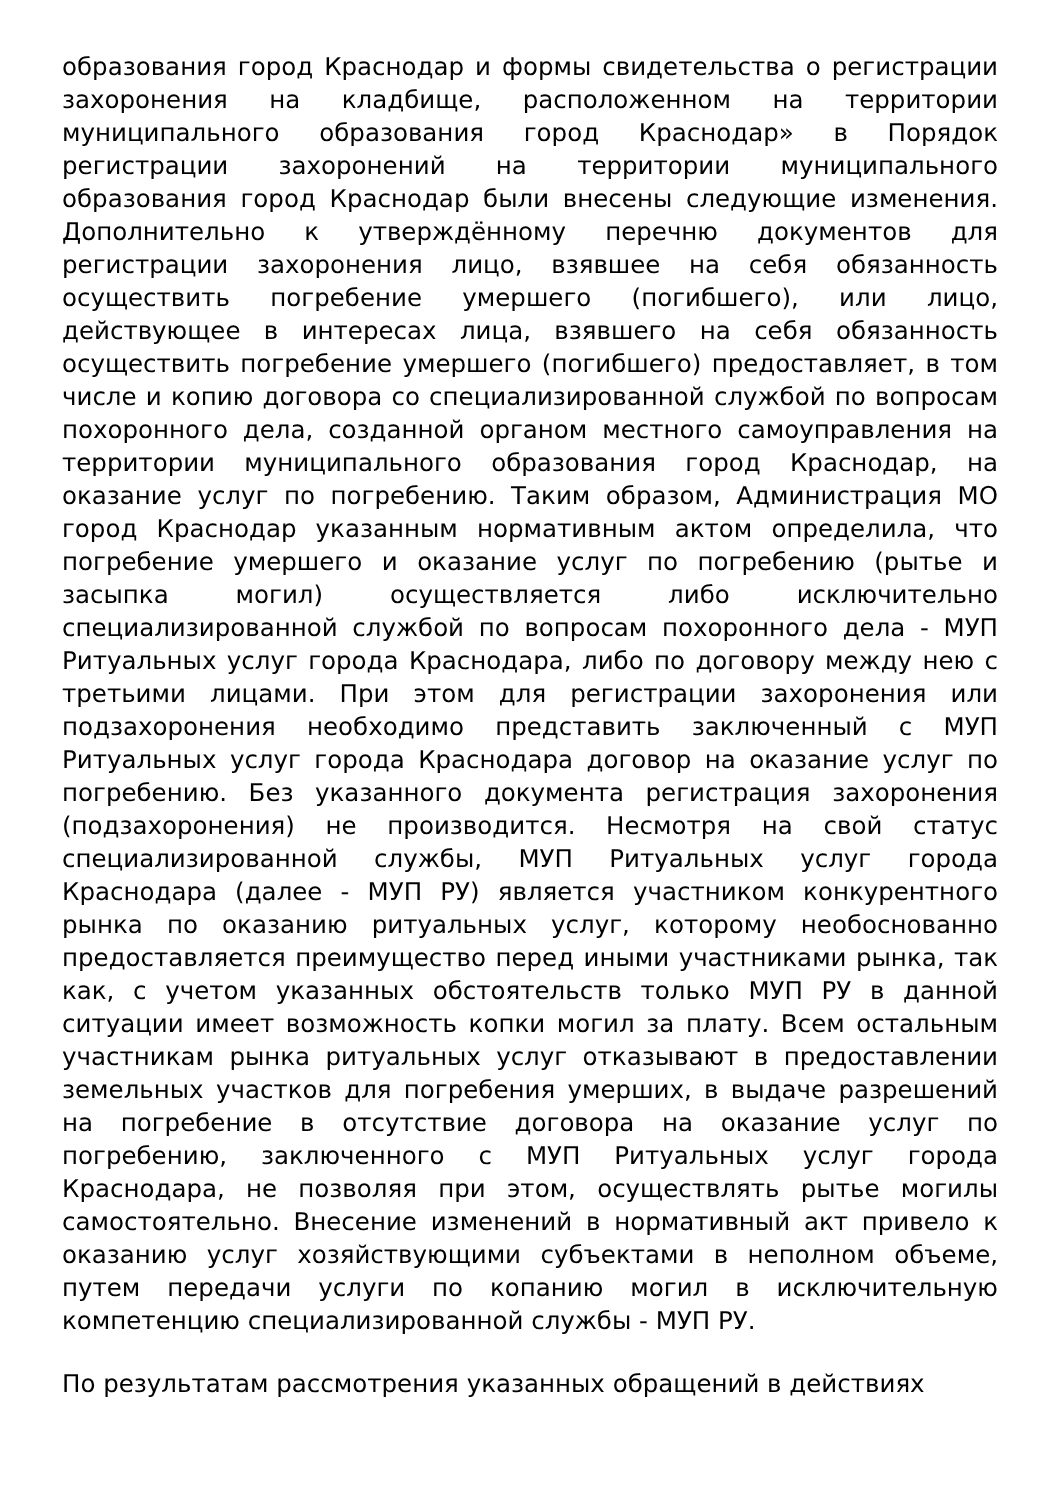образования город Краснодар и формы свидетельства о регистрации захоронения на кладбище, расположенном на территории муниципального образования город Краснодар» в Порядок регистрации захоронений на территории муниципального образования город Краснодар были внесены следующие изменения. Дополнительно к утверждённому перечню документов для регистрации захоронения лицо, взявшее на себя обязанность осуществить погребение умершего (погибшего), или лицо, действующее в интересах лица, взявшего на себя обязанность осуществить погребение умершего (погибшего) предоставляет, в том числе и копию договора со специализированной службой по вопросам похоронного дела, созданной органом местного самоуправления на территории муниципального образования город Краснодар, на оказание услуг по погребению. Таким образом, Администрация МО город Краснодар указанным нормативным актом определила, что погребение умершего и оказание услуг по погребению (рытье и засыпка могил) осуществляется либо исключительно специализированной службой по вопросам похоронного дела - МУП Ритуальных услуг города Краснодара, либо по договору между нею с третьими лицами. При этом для регистрации захоронения или подзахоронения необходимо представить заключенный с МУП Ритуальных услуг города Краснодара договор на оказание услуг по погребению. Без указанного документа регистрация захоронения (подзахоронения) не производится. Несмотря на свой статус специализированной службы, МУП Ритуальных услуг города Краснодара (далее - МУП РУ) является участником конкурентного рынка по оказанию ритуальных услуг, которому необоснованно предоставляется преимущество перед иными участниками рынка, так как, с учетом указанных обстоятельств только МУП РУ в данной ситуации имеет возможность копки могил за плату. Всем остальным участникам рынка ритуальных услуг отказывают в предоставлении земельных участков для погребения умерших, в выдаче разрешений на погребение в отсутствие договора на оказание услуг по погребению, заключенного с МУП Ритуальных услуг города Краснодара, не позволяя при этом, осуществлять рытье могилы самостоятельно. Внесение изменений в нормативный акт привело к оказанию услуг хозяйствующими субъектами в неполном объеме, путем передачи услуги по копанию могил в исключительную компетенцию специализированной службы - МУП РУ.
По результатам рассмотрения указанных обращений в действиях